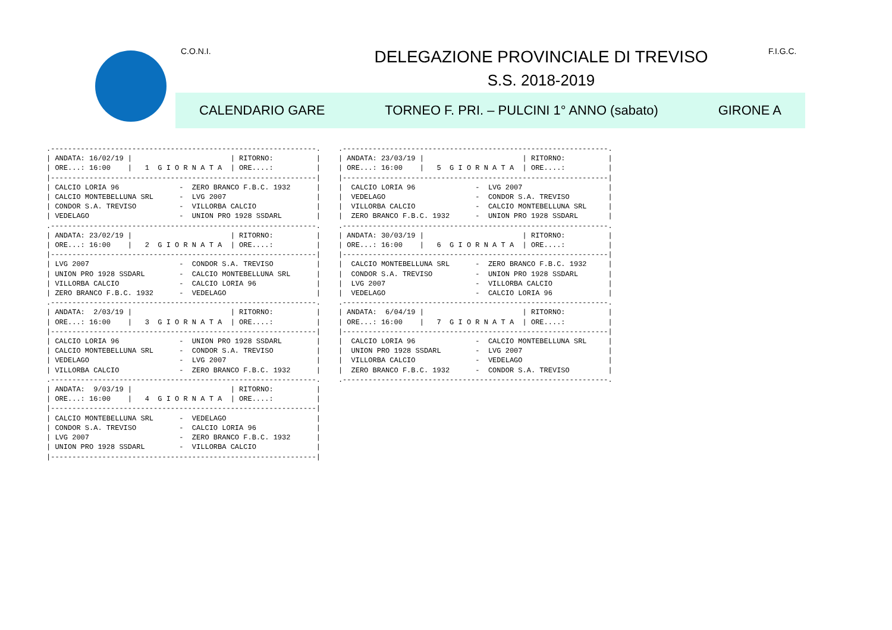C.O.N.I. F.I.G.C.
DELEGAZIONE PROVINCIALE DI TREVISO
S.S. 2018-2019
CALENDARIO GARE TORNEO F. PRI. – PULCINI 1° ANNO (sabato) GIRONE A
.--------------------------------------------------------------.
| ANDATA: 16/02/19 |                       | RITORNO:          |
| ORE...: 16:00    |   1  G I O R N A T A  | ORE....:          |
|--------------------------------------------------------------|
| CALCIO LORIA 96              -  ZERO BRANCO F.B.C. 1932      |
| CALCIO MONTEBELLUNA SRL      -  LVG 2007                     |
| CONDOR S.A. TREVISO          -  VILLORBA CALCIO              |
| VEDELAGO                     -  UNION PRO 1928 SSDARL        |
.--------------------------------------------------------------.
| ANDATA: 23/02/19 |                       | RITORNO:          |
| ORE...: 16:00    |   2  G I O R N A T A  | ORE....:          |
|--------------------------------------------------------------|
| LVG 2007                     -  CONDOR S.A. TREVISO          |
| UNION PRO 1928 SSDARL        -  CALCIO MONTEBELLUNA SRL      |
| VILLORBA CALCIO              -  CALCIO LORIA 96              |
| ZERO BRANCO F.B.C. 1932      -  VEDELAGO                     |
.--------------------------------------------------------------.
| ANDATA:  2/03/19 |                       | RITORNO:          |
| ORE...: 16:00    |   3  G I O R N A T A  | ORE....:          |
|--------------------------------------------------------------|
| CALCIO LORIA 96              -  UNION PRO 1928 SSDARL        |
| CALCIO MONTEBELLUNA SRL      -  CONDOR S.A. TREVISO          |
| VEDELAGO                     -  LVG 2007                     |
| VILLORBA CALCIO              -  ZERO BRANCO F.B.C. 1932      |
.--------------------------------------------------------------.
| ANDATA:  9/03/19 |                       | RITORNO:          |
| ORE...: 16:00    |   4  G I O R N A T A  | ORE....:          |
|--------------------------------------------------------------|
| CALCIO MONTEBELLUNA SRL      -  VEDELAGO                     |
| CONDOR S.A. TREVISO          -  CALCIO LORIA 96              |
| LVG 2007                     -  ZERO BRANCO F.B.C. 1932      |
| UNION PRO 1928 SSDARL        -  VILLORBA CALCIO              |
|--------------------------------------------------------------|
.--------------------------------------------------------------.
| ANDATA: 23/03/19 |                       | RITORNO:          |
| ORE...: 16:00    |   5  G I O R N A T A  | ORE....:          |
|--------------------------------------------------------------|
|  CALCIO LORIA 96              -  LVG 2007                    |
|  VEDELAGO                     -  CONDOR S.A. TREVISO         |
|  VILLORBA CALCIO              -  CALCIO MONTEBELLUNA SRL     |
|  ZERO BRANCO F.B.C. 1932      -  UNION PRO 1928 SSDARL       |
.--------------------------------------------------------------.
| ANDATA: 30/03/19 |                       | RITORNO:          |
| ORE...: 16:00    |   6  G I O R N A T A  | ORE....:          |
|--------------------------------------------------------------|
|  CALCIO MONTEBELLUNA SRL      -  ZERO BRANCO F.B.C. 1932     |
|  CONDOR S.A. TREVISO          -  UNION PRO 1928 SSDARL       |
|  LVG 2007                     -  VILLORBA CALCIO             |
|  VEDELAGO                     -  CALCIO LORIA 96             |
.--------------------------------------------------------------.
| ANDATA:  6/04/19 |                       | RITORNO:          |
| ORE...: 16:00    |   7  G I O R N A T A  | ORE....:          |
|--------------------------------------------------------------|
|  CALCIO LORIA 96              -  CALCIO MONTEBELLUNA SRL     |
|  UNION PRO 1928 SSDARL        -  LVG 2007                    |
|  VILLORBA CALCIO              -  VEDELAGO                    |
|  ZERO BRANCO F.B.C. 1932      -  CONDOR S.A. TREVISO         |
.--------------------------------------------------------------.